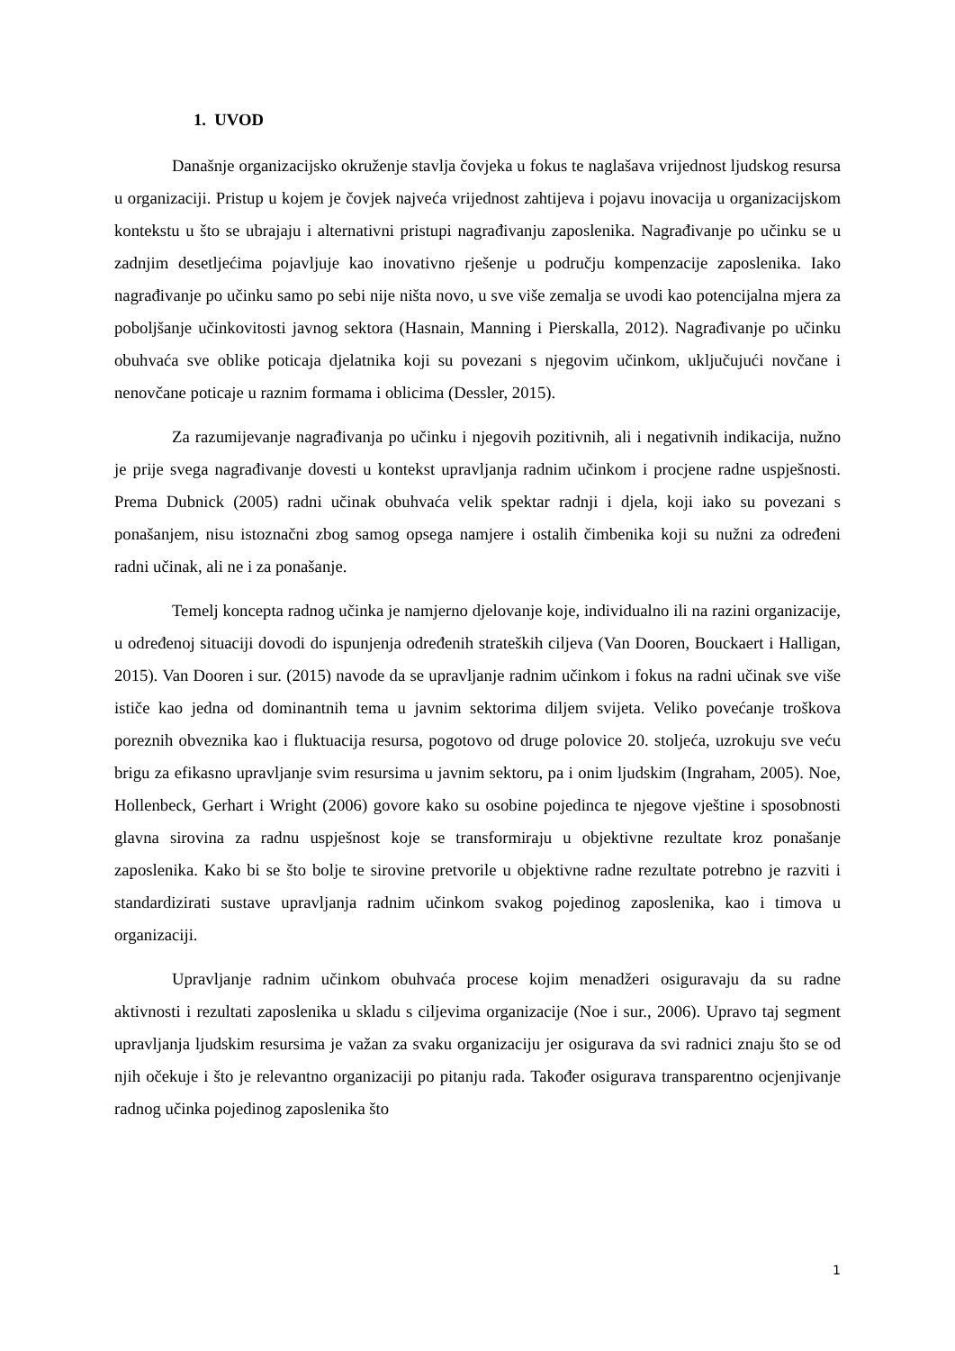1. UVOD
Današnje organizacijsko okruženje stavlja čovjeka u fokus te naglašava vrijednost ljudskog resursa u organizaciji. Pristup u kojem je čovjek najveća vrijednost zahtijeva i pojavu inovacija u organizacijskom kontekstu u što se ubrajaju i alternativni pristupi nagrađivanju zaposlenika. Nagrađivanje po učinku se u zadnjim desetljećima pojavljuje kao inovativno rješenje u području kompenzacije zaposlenika. Iako nagrađivanje po učinku samo po sebi nije ništa novo, u sve više zemalja se uvodi kao potencijalna mjera za poboljšanje učinkovitosti javnog sektora (Hasnain, Manning i Pierskalla, 2012). Nagrađivanje po učinku obuhvaća sve oblike poticaja djelatnika koji su povezani s njegovim učinkom, uključujući novčane i nenovčane poticaje u raznim formama i oblicima (Dessler, 2015).
Za razumijevanje nagrađivanja po učinku i njegovih pozitivnih, ali i negativnih indikacija, nužno je prije svega nagrađivanje dovesti u kontekst upravljanja radnim učinkom i procjene radne uspješnosti. Prema Dubnick (2005) radni učinak obuhvaća velik spektar radnji i djela, koji iako su povezani s ponašanjem, nisu istoznačni zbog samog opsega namjere i ostalih čimbenika koji su nužni za određeni radni učinak, ali ne i za ponašanje.
Temelj koncepta radnog učinka je namjerno djelovanje koje, individualno ili na razini organizacije, u određenoj situaciji dovodi do ispunjenja određenih strateških ciljeva (Van Dooren, Bouckaert i Halligan, 2015). Van Dooren i sur. (2015) navode da se upravljanje radnim učinkom i fokus na radni učinak sve više ističe kao jedna od dominantnih tema u javnim sektorima diljem svijeta. Veliko povećanje troškova poreznih obveznika kao i fluktuacija resursa, pogotovo od druge polovice 20. stoljeća, uzrokuju sve veću brigu za efikasno upravljanje svim resursima u javnim sektoru, pa i onim ljudskim (Ingraham, 2005). Noe, Hollenbeck, Gerhart i Wright (2006) govore kako su osobine pojedinca te njegove vještine i sposobnosti glavna sirovina za radnu uspješnost koje se transformiraju u objektivne rezultate kroz ponašanje zaposlenika. Kako bi se što bolje te sirovine pretvorile u objektivne radne rezultate potrebno je razviti i standardizirati sustave upravljanja radnim učinkom svakog pojedinog zaposlenika, kao i timova u organizaciji.
Upravljanje radnim učinkom obuhvaća procese kojim menadžeri osiguravaju da su radne aktivnosti i rezultati zaposlenika u skladu s ciljevima organizacije (Noe i sur., 2006). Upravo taj segment upravljanja ljudskim resursima je važan za svaku organizaciju jer osigurava da svi radnici znaju što se od njih očekuje i što je relevantno organizaciji po pitanju rada. Također osigurava transparentno ocjenjivanje radnog učinka pojedinog zaposlenika što
1